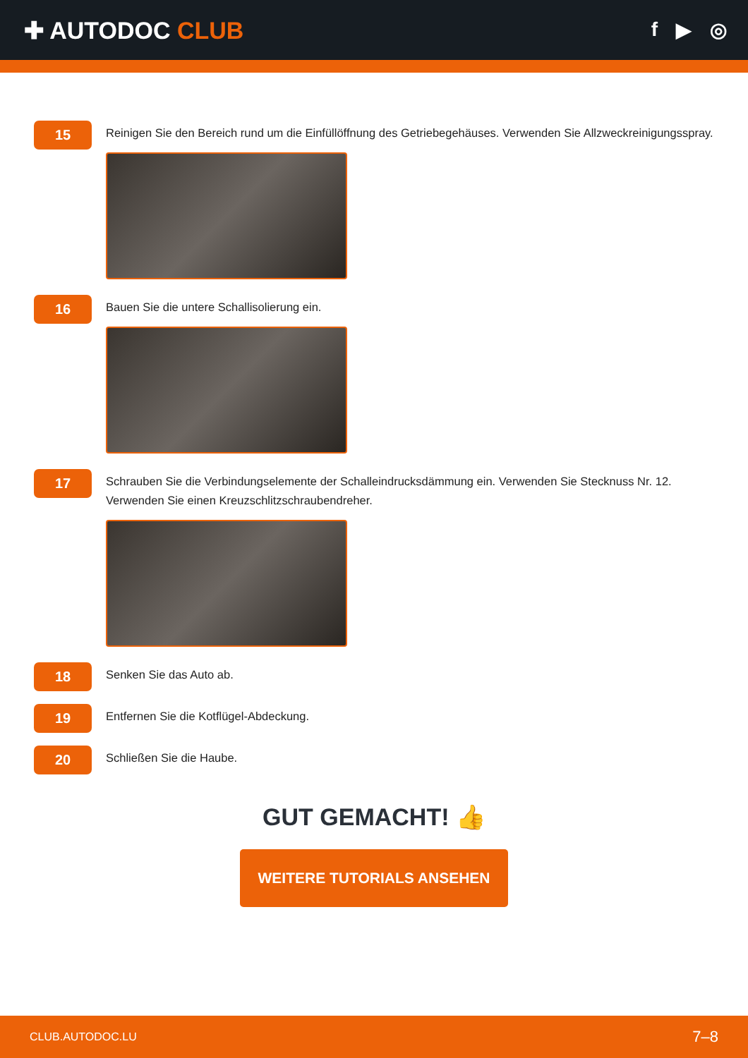✚ AUTODOC CLUB
f ▶ ◎
15
Reinigen Sie den Bereich rund um die Einfüllöffnung des Getriebegehäuses. Verwenden Sie Allzweckreinigungsspray.
16
Bauen Sie die untere Schallisolierung ein.
17
Schrauben Sie die Verbindungselemente der Schalleindrucksdämmung ein. Verwenden Sie Stecknuss Nr. 12. Verwenden Sie einen Kreuzschlitzschraubendreher.
18
Senken Sie das Auto ab.
19
Entfernen Sie die Kotflügel-Abdeckung.
20
Schließen Sie die Haube.
GUT GEMACHT! 👍
WEITERE TUTORIALS ANSEHEN
CLUB.AUTODOC.LU 7–8